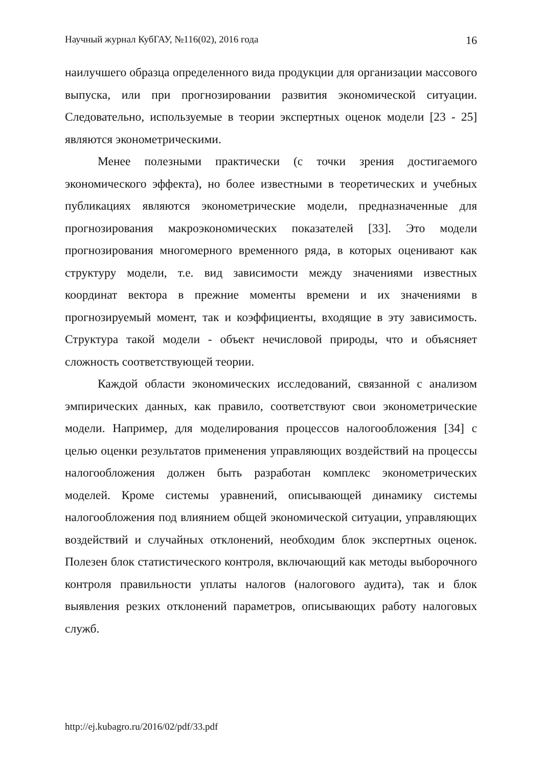Научный журнал КубГАУ, №116(02), 2016 года 16
наилучшего образца определенного вида продукции для организации массового выпуска, или при прогнозировании развития экономической ситуации. Следовательно, используемые в теории экспертных оценок модели [23 - 25] являются эконометрическими.
Менее полезными практически (с точки зрения достигаемого экономического эффекта), но более известными в теоретических и учебных публикациях являются эконометрические модели, предназначенные для прогнозирования макроэкономических показателей [33]. Это модели прогнозирования многомерного временного ряда, в которых оценивают как структуру модели, т.е. вид зависимости между значениями известных координат вектора в прежние моменты времени и их значениями в прогнозируемый момент, так и коэффициенты, входящие в эту зависимость. Структура такой модели - объект нечисловой природы, что и объясняет сложность соответствующей теории.
Каждой области экономических исследований, связанной с анализом эмпирических данных, как правило, соответствуют свои эконометрические модели. Например, для моделирования процессов налогообложения [34] с целью оценки результатов применения управляющих воздействий на процессы налогообложения должен быть разработан комплекс эконометрических моделей. Кроме системы уравнений, описывающей динамику системы налогообложения под влиянием общей экономической ситуации, управляющих воздействий и случайных отклонений, необходим блок экспертных оценок. Полезен блок статистического контроля, включающий как методы выборочного контроля правильности уплаты налогов (налогового аудита), так и блок выявления резких отклонений параметров, описывающих работу налоговых служб.
http://ej.kubagro.ru/2016/02/pdf/33.pdf